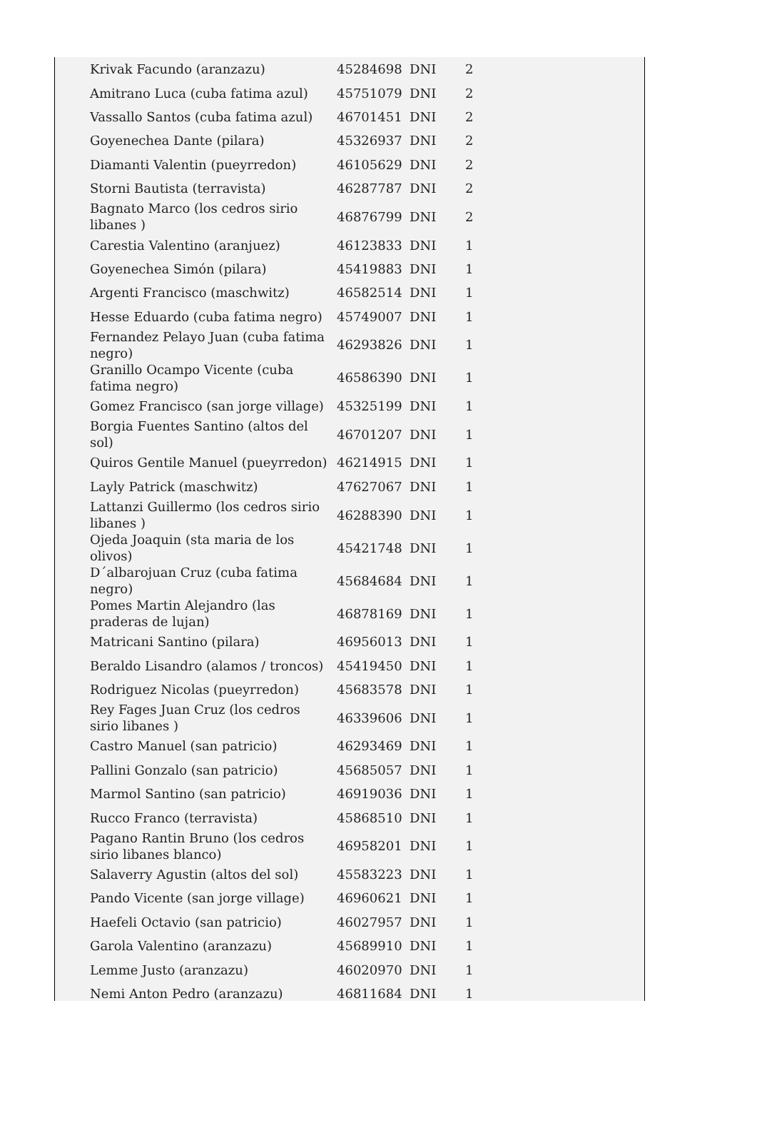| Krivak Facundo (aranzazu) | 45284698 | DNI | 2 |
| Amitrano Luca (cuba fatima azul) | 45751079 | DNI | 2 |
| Vassallo Santos (cuba fatima azul) | 46701451 | DNI | 2 |
| Goyenechea Dante (pilara) | 45326937 | DNI | 2 |
| Diamanti Valentin (pueyrredon) | 46105629 | DNI | 2 |
| Storni Bautista (terravista) | 46287787 | DNI | 2 |
| Bagnato Marco (los cedros sirio libanes ) | 46876799 | DNI | 2 |
| Carestia Valentino (aranjuez) | 46123833 | DNI | 1 |
| Goyenechea Simón (pilara) | 45419883 | DNI | 1 |
| Argenti Francisco (maschwitz) | 46582514 | DNI | 1 |
| Hesse Eduardo (cuba fatima negro) | 45749007 | DNI | 1 |
| Fernandez Pelayo Juan (cuba fatima negro) | 46293826 | DNI | 1 |
| Granillo Ocampo Vicente (cuba fatima negro) | 46586390 | DNI | 1 |
| Gomez Francisco (san jorge village) | 45325199 | DNI | 1 |
| Borgia Fuentes Santino (altos del sol) | 46701207 | DNI | 1 |
| Quiros Gentile Manuel (pueyrredon) | 46214915 | DNI | 1 |
| Layly Patrick (maschwitz) | 47627067 | DNI | 1 |
| Lattanzi Guillermo (los cedros sirio libanes ) | 46288390 | DNI | 1 |
| Ojeda Joaquin (sta maria de los olivos) | 45421748 | DNI | 1 |
| D´albarojuan Cruz (cuba fatima negro) | 45684684 | DNI | 1 |
| Pomes Martin Alejandro (las praderas de lujan) | 46878169 | DNI | 1 |
| Matricani Santino (pilara) | 46956013 | DNI | 1 |
| Beraldo Lisandro (alamos / troncos) | 45419450 | DNI | 1 |
| Rodriguez Nicolas (pueyrredon) | 45683578 | DNI | 1 |
| Rey Fages Juan Cruz (los cedros sirio libanes ) | 46339606 | DNI | 1 |
| Castro Manuel (san patricio) | 46293469 | DNI | 1 |
| Pallini Gonzalo (san patricio) | 45685057 | DNI | 1 |
| Marmol Santino (san patricio) | 46919036 | DNI | 1 |
| Rucco Franco (terravista) | 45868510 | DNI | 1 |
| Pagano Rantin Bruno (los cedros sirio libanes blanco) | 46958201 | DNI | 1 |
| Salaverry Agustin (altos del sol) | 45583223 | DNI | 1 |
| Pando Vicente (san jorge village) | 46960621 | DNI | 1 |
| Haefeli Octavio (san patricio) | 46027957 | DNI | 1 |
| Garola Valentino (aranzazu) | 45689910 | DNI | 1 |
| Lemme Justo (aranzazu) | 46020970 | DNI | 1 |
| Nemi Anton Pedro (aranzazu) | 46811684 | DNI | 1 |